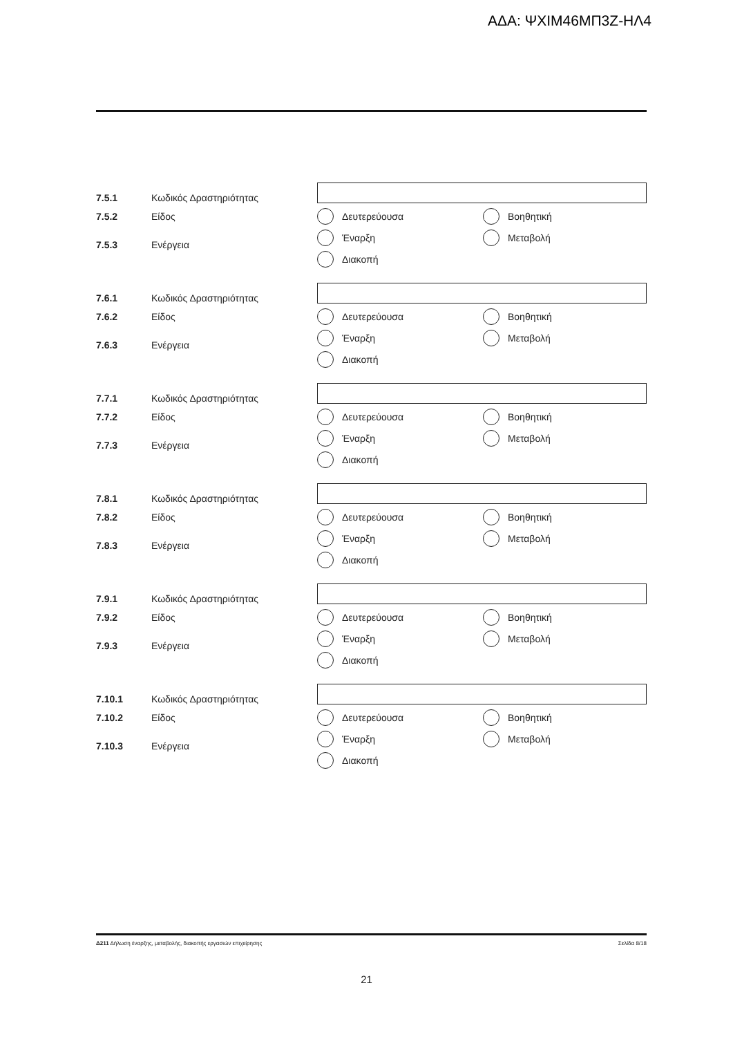ΑΔΑ: ΨΧΙΜ46ΜΠ3Ζ-ΗΛ4
7.5.1 Κωδικός Δραστηριότητας
7.5.2 Είδος
7.5.3 Ενέργεια
Δευτερεύουσα
Βοηθητική
Έναρξη
Μεταβολή
Διακοπή
7.6.1 Κωδικός Δραστηριότητας
7.6.2 Είδος
7.6.3 Ενέργεια
Δευτερεύουσα
Βοηθητική
Έναρξη
Μεταβολή
Διακοπή
7.7.1 Κωδικός Δραστηριότητας
7.7.2 Είδος
7.7.3 Ενέργεια
Δευτερεύουσα
Βοηθητική
Έναρξη
Μεταβολή
Διακοπή
7.8.1 Κωδικός Δραστηριότητας
7.8.2 Είδος
7.8.3 Ενέργεια
Δευτερεύουσα
Βοηθητική
Έναρξη
Μεταβολή
Διακοπή
7.9.1 Κωδικός Δραστηριότητας
7.9.2 Είδος
7.9.3 Ενέργεια
Δευτερεύουσα
Βοηθητική
Έναρξη
Μεταβολή
Διακοπή
7.10.1 Κωδικός Δραστηριότητας
7.10.2 Είδος
7.10.3 Ενέργεια
Δευτερεύουσα
Βοηθητική
Έναρξη
Μεταβολή
Διακοπή
Δ211 Δήλωση έναρξης, μεταβολής, διακοπής εργασιών επιχείρησης Σελίδα 8/18
21